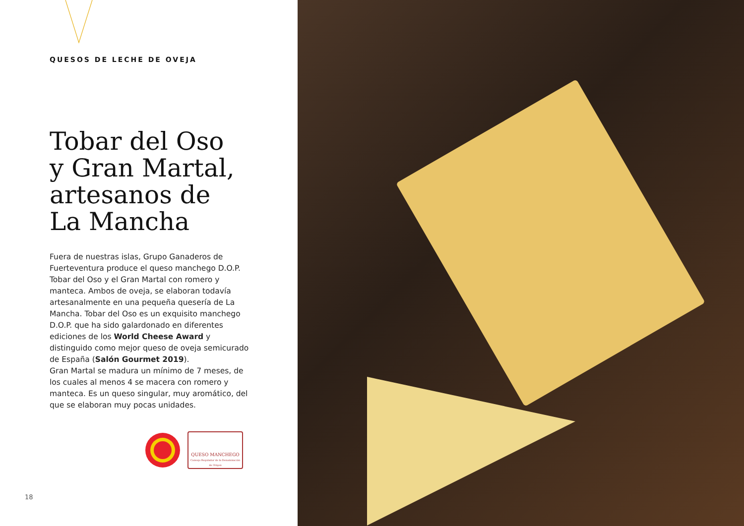QUESOS DE LECHE DE OVEJA
Tobar del Oso
y Gran Martal,
artesanos de
La Mancha
Fuera de nuestras islas, Grupo Ganaderos de Fuerteventura produce el queso manchego D.O.P. Tobar del Oso y el Gran Martal con romero y manteca. Ambos de oveja, se elaboran todavía artesanalmente en una pequeña quesería de La Mancha. Tobar del Oso es un exquisito manchego D.O.P. que ha sido galardonado en diferentes ediciones de los World Cheese Award y distinguido como mejor queso de oveja semicurado de España (Salón Gourmet 2019).
Gran Martal se madura un mínimo de 7 meses, de los cuales al menos 4 se macera con romero y manteca. Es un queso singular, muy aromático, del que se elaboran muy pocas unidades.
QUESO MANCHEGO
Consejo Regulador de la Denominación de Origen
18